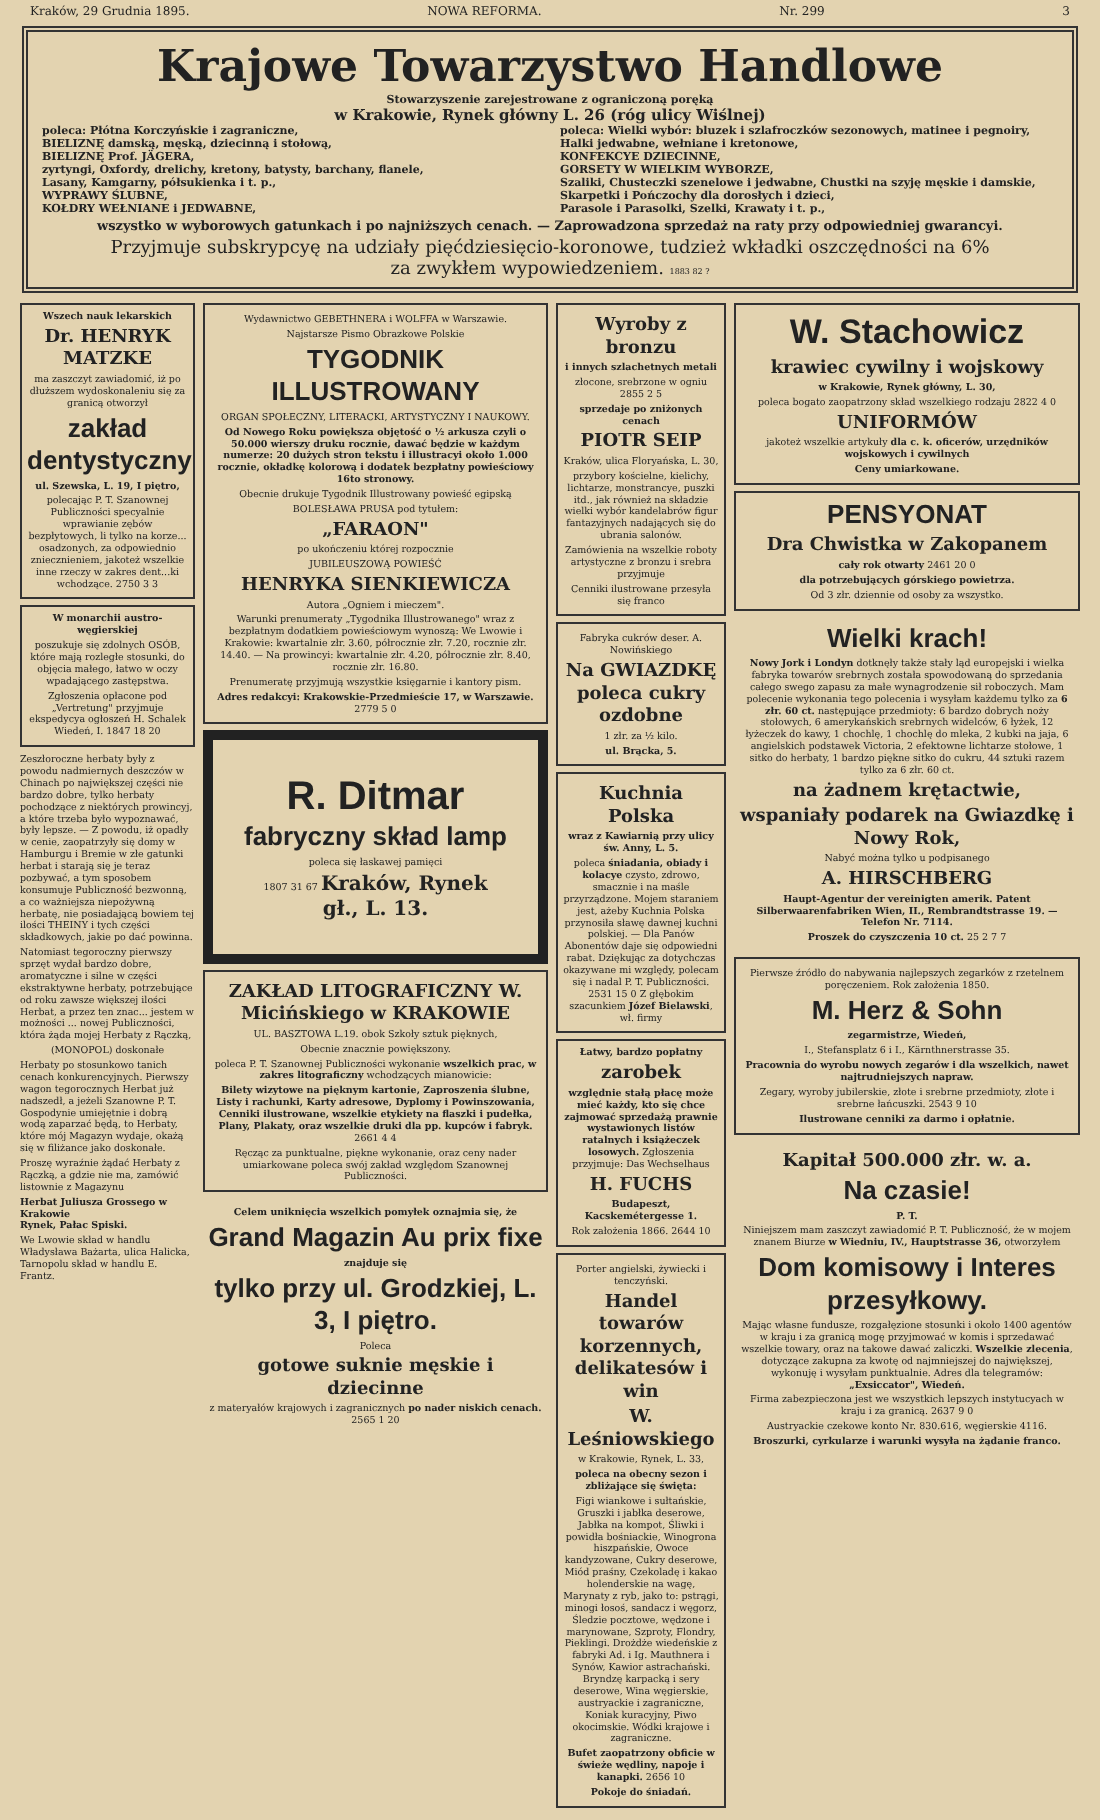Kraków, 29 Grudnia 1895. NOWA REFORMA. Nr. 299 3
Krajowe Towarzystwo Handlowe
Stowarzyszenie zarejestrowane z ograniczoną poręką
w Krakowie, Rynek główny L. 26 (róg ulicy Wiślnej)
poleca: Płótna Korczyńskie i zagraniczne,
BIELIZNĘ damską, męską, dziecinną i stołową,
BIELIZNĘ Prof. JÄGERA,
zyrtyngi, Oxfordy, drelichy, kretony, batysty, barchany, flanele,
Lasany, Kamgarny, półsukienka i t. p.,
WYPRAWY ŚLUBNE,
KOŁDRY WEŁNIANE i JEDWABNE,
poleca: Wielki wybór: bluzek i szlafroczków sezonowych, matinee i pegnoiry,
Halki jedwabne, wełniane i kretonowe,
KONFEKCYE DZIECINNE,
GORSETY W WIELKIM WYBORZE,
Szaliki, Chusteczki szenelowe i jedwabne, Chustki na szyję męskie i damskie,
Skarpetki i Pończochy dla dorosłych i dzieci,
Parasole i Parasolki, Szelki, Krawaty i t. p.,
wszystko w wyborowych gatunkach i po najniższych cenach. — Zaprowadzona sprzedaż na raty przy odpowiedniej gwarancyi.
Przyjmuje subskrypcyę na udziały pięćdziesięcio-koronowe, tudzież wkładki oszczędności na 6%
za zwykłem wypowiedzeniem. 1883 82 ?
Wszech nauk lekarskich
Dr. HENRYK MATZKE
ma zaszczyt zawiadomić, iż po dłuższem wydoskonaleniu się za granicą otworzył
zakład dentystyczny
ul. Szewska, L. 19, I piętro,
polecając P. T. Szanownej Publiczności specyalnie wprawianie zębów bezpłytowych, li tylko na korze... osadzonych, za odpowiednio zniecznieniem, jakoteż wszelkie inne rzeczy w zakres dent...ki wchodzące. 2750 3 3
W monarchii austro-węgierskiej
poszukuje się zdolnych OSÓB, które mają rozległe stosunki, do objęcia małego, łatwo w oczy wpadającego zastępstwa.
Zgłoszenia opłacone pod „Vertretung" przyjmuje ekspedycya ogłoszeń H. Schalek Wiedeń, I. 1847 18 20
Zeszłoroczne herbaty były z powodu nadmiernych deszczów w Chinach po największej części nie bardzo dobre, tylko herbaty pochodzące z niektórych prowincyj, a które trzeba było wypoznawać, były lepsze. — Z powodu, iż opadły w cenie, zaopatrzyły się domy w Hamburgu i Bremie w złe gatunki herbat i starają się je teraz pozbywać, a tym sposobem konsumuje Publiczność bezwonną, a co ważniejsza niepożywną herbatę, nie posiadającą bowiem tej ilości THEINY i tych części składkowych, jakie po dać powinna.
Natomiast tegoroczny pierwszy sprzęt wydał bardzo dobre, aromatyczne i silne w części ekstraktywne herbaty, potrzebujące od roku zawsze większej ilości Herbat, a przez ten znac... jestem w możności ... nowej Publiczności, która żąda mojej Herbaty z Rączką,
(MONOPOL) doskonałe
Herbaty po stosunkowo tanich cenach konkurencyjnych. Pierwszy wagon tegorocznych Herbat już nadszedł, a jeżeli Szanowne P. T. Gospodynie umiejętnie i dobrą wodą zaparzać będą, to Herbaty, które mój Magazyn wydaje, okażą się w filiżance jako doskonałe.
Proszę wyraźnie żądać Herbaty z Rączką, a gdzie nie ma, zamówić listownie z Magazynu
Herbat Juliusza Grossego w Krakowie
Rynek, Pałac Spiski.
We Lwowie skład w handlu Władysława Bażarta, ulica Halicka, Tarnopolu skład w handlu E. Frantz.
Wydawnictwo GEBETHNERA i WOLFFA w Warszawie.
Najstarsze Pismo Obrazkowe Polskie
TYGODNIK ILLUSTROWANY
ORGAN SPOŁECZNY, LITERACKI, ARTYSTYCZNY I NAUKOWY.
Od Nowego Roku powiększa objętość o ½ arkusza czyli o 50.000 wierszy druku rocznie, dawać będzie w każdym numerze: 20 dużych stron tekstu i illustracyi około 1.000 rocznie, okładkę kolorową i dodatek bezpłatny powieściowy 16to stronowy.
Obecnie drukuje Tygodnik Illustrowany powieść egipską
BOLESŁAWA PRUSA pod tytułem:
„FARAON"
po ukończeniu której rozpocznie
JUBILEUSZOWĄ POWIEŚĆ
HENRYKA SIENKIEWICZA
Autora „Ogniem i mieczem".
Warunki prenumeraty „Tygodnika Illustrowanego" wraz z bezpłatnym dodatkiem powieściowym wynoszą: We Lwowie i Krakowie: kwartalnie złr. 3.60, półrocznie złr. 7.20, rocznie złr. 14.40. — Na prowincyi: kwartalnie złr. 4.20, półrocznie złr. 8.40, rocznie złr. 16.80.
Prenumeratę przyjmują wszystkie księgarnie i kantory pism.
Adres redakcyi: Krakowskie-Przedmieście 17, w Warszawie. 2779 5 0
R. Ditmar
fabryczny skład lamp
poleca się łaskawej pamięci
1807 31 67 Kraków, Rynek gł., L. 13.
ZAKŁAD LITOGRAFICZNY W. Micińskiego w KRAKOWIE
UL. BASZTOWA L.19. obok Szkoły sztuk pięknych,
Obecnie znacznie powiększony.
poleca P. T. Szanownej Publiczności wykonanie wszelkich prac, w zakres litograficzny wchodzących mianowicie:
Bilety wizytowe na pięknym kartonie, Zaproszenia ślubne, Listy i rachunki, Karty adresowe, Dyplomy i Powinszowania, Cenniki ilustrowane, wszelkie etykiety na flaszki i pudełka, Plany, Plakaty, oraz wszelkie druki dla pp. kupców i fabryk. 2661 4 4
Ręcząc za punktualne, piękne wykonanie, oraz ceny nader umiarkowane poleca swój zakład względom Szanownej Publiczności.
Celem uniknięcia wszelkich pomyłek oznajmia się, że
Grand Magazin Au prix fixe
znajduje się
tylko przy ul. Grodzkiej, L. 3, I piętro.
Poleca
gotowe suknie męskie i dziecinne
z materyałów krajowych i zagranicznych po nader niskich cenach. 2565 1 20
Wyroby z bronzu
i innych szlachetnych metali
złocone, srebrzone w ogniu 2855 2 5
sprzedaje po zniżonych cenach
PIOTR SEIP
Kraków, ulica Floryańska, L. 30,
przybory kościelne, kielichy, lichtarze, monstrancye, puszki itd., jak również na składzie wielki wybór kandelabrów figur fantazyjnych nadających się do ubrania salonów.
Zamówienia na wszelkie roboty artystyczne z bronzu i srebra przyjmuje
Cenniki ilustrowane przesyła się franco
Fabryka cukrów deser. A. Nowińskiego
Na GWIAZDKĘ poleca cukry ozdobne
1 złr. za ½ kilo.
ul. Brącka, 5.
Kuchnia Polska
wraz z Kawiarnią przy ulicy św. Anny, L. 5.
poleca śniadania, obiady i kolacye czysto, zdrowo, smacznie i na maśle przyrządzone. Mojem staraniem jest, ażeby Kuchnia Polska przynosiła sławę dawnej kuchni polskiej. — Dla Panów Abonentów daje się odpowiedni rabat. Dziękując za dotychczas okazywane mi względy, polecam się i nadal P. T. Publiczności. 2531 15 0 Z głębokim szacunkiem Józef Bielawski, wł. firmy
Łatwy, bardzo popłatny
zarobek
względnie stałą płacę może mieć każdy, kto się chce zajmować sprzedażą prawnie wystawionych listów ratalnych i książeczek losowych. Zgłoszenia przyjmuje: Das Wechselhaus
H. FUCHS
Budapeszt, Kacskemétergesse 1.
Rok założenia 1866. 2644 10
Porter angielski, żywiecki i tenczyński.
Handel towarów korzennych, delikatesów i win
W. Leśniowskiego
w Krakowie, Rynek, L. 33,
poleca na obecny sezon i zbliżające się święta:
Figi wiankowe i sułtańskie, Gruszki i jabłka deserowe, Jabłka na kompot, Śliwki i powidła bośniackie, Winogrona hiszpańskie, Owoce kandyzowane, Cukry deserowe, Miód praśny, Czekoladę i kakao holenderskie na wagę, Marynaty z ryb, jako to: pstrągi, minogi łosoś, sandacz i węgorz, Śledzie pocztowe, wędzone i marynowane, Szproty, Flondry, Pieklingi. Drożdże wiedeńskie z fabryki Ad. i Ig. Mauthnera i Synów, Kawior astrachański. Bryndzę karpacką i sery deserowe, Wina węgierskie, austryackie i zagraniczne, Koniak kuracyjny, Piwo okocimskie. Wódki krajowe i zagraniczne.
Bufet zaopatrzony obficie w świeże wędliny, napoje i kanapki. 2656 10
Pokoje do śniadań.
W. Stachowicz
krawiec cywilny i wojskowy
w Krakowie, Rynek główny, L. 30,
poleca bogato zaopatrzony skład wszelkiego rodzaju 2822 4 0
UNIFORMÓW
jakoteż wszelkie artykuły dla c. k. oficerów, urzędników wojskowych i cywilnych
Ceny umiarkowane.
PENSYONAT
Dra Chwistka w Zakopanem
cały rok otwarty 2461 20 0
dla potrzebujących górskiego powietrza.
Od 3 złr. dziennie od osoby za wszystko.
Wielki krach!
Nowy Jork i Londyn dotknęły także stały ląd europejski i wielka fabryka towarów srebrnych została spowodowaną do sprzedania całego swego zapasu za małe wynagrodzenie sił roboczych. Mam polecenie wykonania tego polecenia i wysyłam każdemu tylko za 6 złr. 60 ct. następujące przedmioty: 6 bardzo dobrych noży stołowych, 6 amerykańskich srebrnych widelców, 6 łyżek, 12 łyżeczek do kawy, 1 chochlę, 1 chochlę do mleka, 2 kubki na jaja, 6 angielskich podstawek Victoria, 2 efektowne lichtarze stołowe, 1 sitko do herbaty, 1 bardzo piękne sitko do cukru, 44 sztuki razem tylko za 6 złr. 60 ct.
na żadnem krętactwie,
wspaniały podarek na Gwiazdkę i Nowy Rok,
Nabyć można tylko u podpisanego
A. HIRSCHBERG
Haupt-Agentur der vereinigten amerik. Patent Silberwaarenfabriken Wien, II., Rembrandtstrasse 19. — Telefon Nr. 7114.
Proszek do czyszczenia 10 ct. 25 2 7 7
Pierwsze źródło do nabywania najlepszych zegarków z rzetelnem poręczeniem. Rok założenia 1850.
M. Herz & Sohn
zegarmistrze, Wiedeń,
I., Stefansplatz 6 i I., Kärnthnerstrasse 35.
Pracownia do wyrobu nowych zegarów i dla wszelkich, nawet najtrudniejszych napraw.
Zegary, wyroby jubilerskie, złote i srebrne przedmioty, złote i srebrne łańcuszki. 2543 9 10
Ilustrowane cenniki za darmo i opłatnie.
Kapitał 500.000 złr. w. a.
Na czasie!
P. T.
Niniejszem mam zaszczyt zawiadomić P. T. Publiczność, że w mojem znanem Biurze w Wiedniu, IV., Hauptstrasse 36, otworzyłem
Dom komisowy i Interes przesyłkowy.
Mając własne fundusze, rozgałęzione stosunki i około 1400 agentów w kraju i za granicą mogę przyjmować w komis i sprzedawać wszelkie towary, oraz na takowe dawać zaliczki. Wszelkie zlecenia, dotyczące zakupna za kwotę od najmniejszej do największej, wykonuję i wysyłam punktualnie. Adres dla telegramów: „Exsiccator", Wiedeń.
Firma zabezpieczona jest we wszystkich lepszych instytucyach w kraju i za granicą. 2637 9 0
Austryackie czekowe konto Nr. 830.616, węgierskie 4116.
Broszurki, cyrkularze i warunki wysyła na żądanie franco.